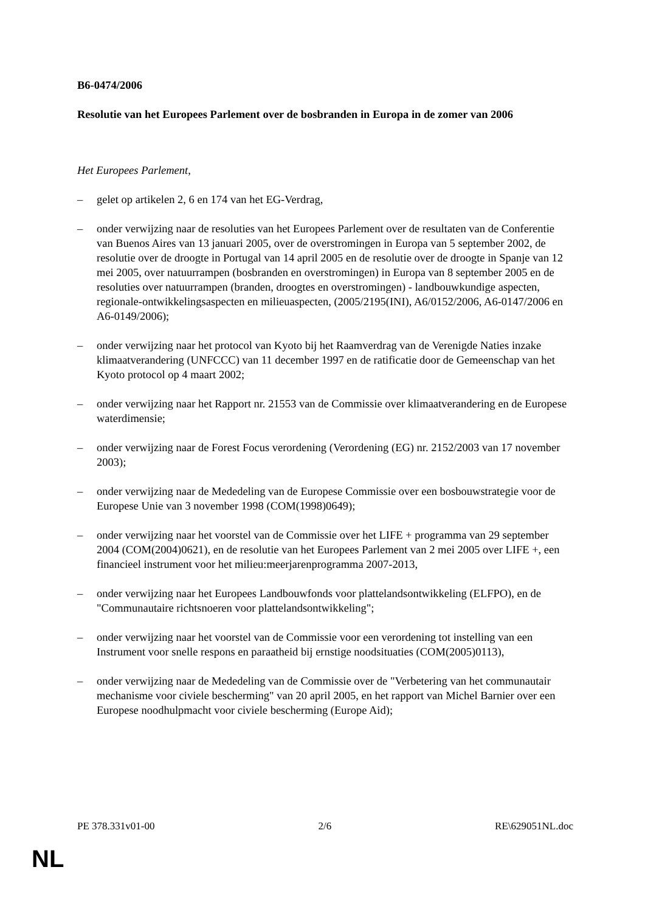B6-0474/2006
Resolutie van het Europees Parlement over de bosbranden in Europa in de zomer van 2006
Het Europees Parlement,
– gelet op artikelen 2, 6 en 174 van het EG-Verdrag,
– onder verwijzing naar de resoluties van het Europees Parlement over de resultaten van de Conferentie van Buenos Aires van 13 januari 2005, over de overstromingen in Europa van 5 september 2002, de resolutie over de droogte in Portugal van 14 april 2005 en de resolutie over de droogte in Spanje van 12 mei 2005, over natuurrampen (bosbranden en overstromingen) in Europa van 8 september 2005 en de resoluties over natuurrampen (branden, droogtes en overstromingen) - landbouwkundige aspecten, regionale-ontwikkelingsaspecten en milieuaspecten, (2005/2195(INI), A6/0152/2006, A6-0147/2006 en A6-0149/2006);
– onder verwijzing naar het protocol van Kyoto bij het Raamverdrag van de Verenigde Naties inzake klimaatverandering (UNFCCC) van 11 december 1997 en de ratificatie door de Gemeenschap van het Kyoto protocol op 4 maart 2002;
– onder verwijzing naar het Rapport nr. 21553 van de Commissie over klimaatverandering en de Europese waterdimensie;
– onder verwijzing naar de Forest Focus verordening (Verordening (EG) nr. 2152/2003 van 17 november 2003);
– onder verwijzing naar de Mededeling van de Europese Commissie over een bosbouwstrategie voor de Europese Unie van 3 november 1998 (COM(1998)0649);
– onder verwijzing naar het voorstel van de Commissie over het LIFE + programma van 29 september 2004 (COM(2004)0621), en de resolutie van het Europees Parlement van 2 mei 2005 over LIFE +, een financieel instrument voor het milieu:meerjarenprogramma 2007-2013,
– onder verwijzing naar het Europees Landbouwfonds voor plattelandsontwikkeling (ELFPO), en de "Communautaire richtsnoeren voor plattelandsontwikkeling";
– onder verwijzing naar het voorstel van de Commissie voor een verordening tot instelling van een Instrument voor snelle respons en paraatheid bij ernstige noodsituaties (COM(2005)0113),
– onder verwijzing naar de Mededeling van de Commissie over de "Verbetering van het communautair mechanisme voor civiele bescherming" van 20 april 2005, en het rapport van Michel Barnier over een Europese noodhulpmacht voor civiele bescherming (Europe Aid);
PE 378.331v01-00 2/6 RE\629051NL.doc
NL